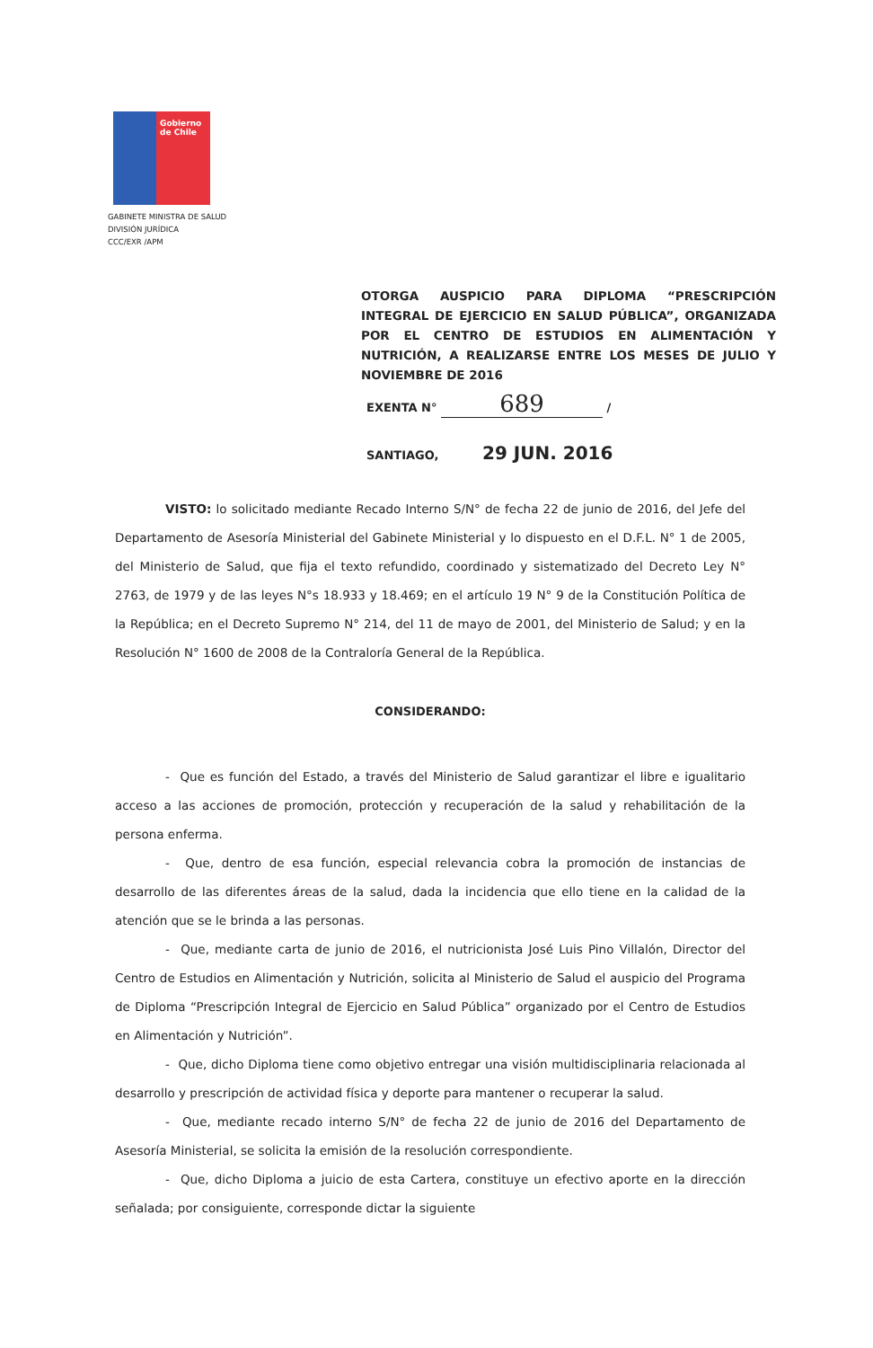Gobierno de Chile
GABINETE MINISTRA DE SALUD
DIVISIÓN JURÍDICA
CCC/EXR /APM
OTORGA AUSPICIO PARA DIPLOMA “PRESCRIPCIÓN INTEGRAL DE EJERCICIO EN SALUD PÚBLICA”, ORGANIZADA POR EL CENTRO DE ESTUDIOS EN ALIMENTACIÓN Y NUTRICIÓN, A REALIZARSE ENTRE LOS MESES DE JULIO Y NOVIEMBRE DE 2016
EXENTA N° 689 /
SANTIAGO, 29 JUN. 2016
VISTO: lo solicitado mediante Recado Interno S/N° de fecha 22 de junio de 2016, del Jefe del Departamento de Asesoría Ministerial del Gabinete Ministerial y lo dispuesto en el D.F.L. N° 1 de 2005, del Ministerio de Salud, que fija el texto refundido, coordinado y sistematizado del Decreto Ley N° 2763, de 1979 y de las leyes N°s 18.933 y 18.469; en el artículo 19 N° 9 de la Constitución Política de la República; en el Decreto Supremo N° 214, del 11 de mayo de 2001, del Ministerio de Salud; y en la Resolución N° 1600 de 2008 de la Contraloría General de la República.
CONSIDERANDO:
- Que es función del Estado, a través del Ministerio de Salud garantizar el libre e igualitario acceso a las acciones de promoción, protección y recuperación de la salud y rehabilitación de la persona enferma.
- Que, dentro de esa función, especial relevancia cobra la promoción de instancias de desarrollo de las diferentes áreas de la salud, dada la incidencia que ello tiene en la calidad de la atención que se le brinda a las personas.
- Que, mediante carta de junio de 2016, el nutricionista José Luis Pino Villalón, Director del Centro de Estudios en Alimentación y Nutrición, solicita al Ministerio de Salud el auspicio del Programa de Diploma “Prescripción Integral de Ejercicio en Salud Pública” organizado por el Centro de Estudios en Alimentación y Nutrición”.
- Que, dicho Diploma tiene como objetivo entregar una visión multidisciplinaria relacionada al desarrollo y prescripción de actividad física y deporte para mantener o recuperar la salud.
- Que, mediante recado interno S/N° de fecha 22 de junio de 2016 del Departamento de Asesoría Ministerial, se solicita la emisión de la resolución correspondiente.
- Que, dicho Diploma a juicio de esta Cartera, constituye un efectivo aporte en la dirección señalada; por consiguiente, corresponde dictar la siguiente